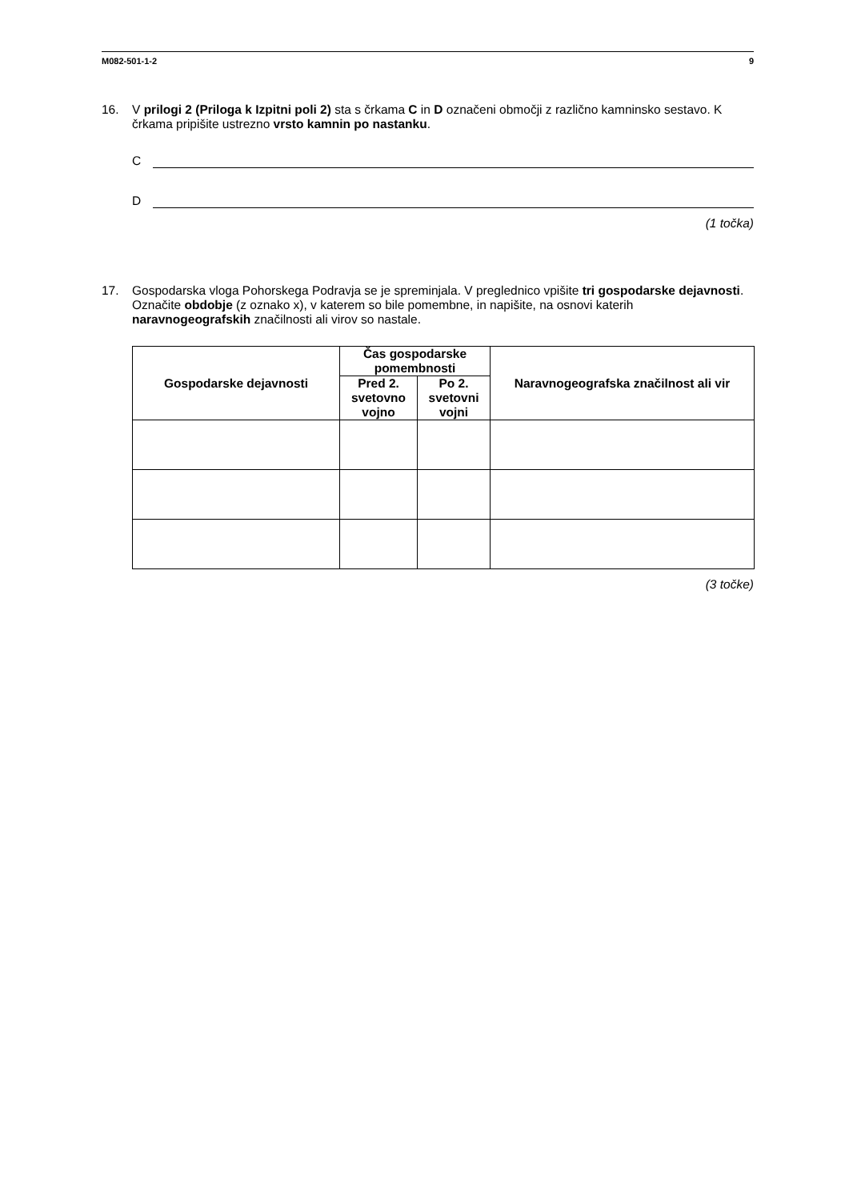M082-501-1-2 9
16. V prilogi 2 (Priloga k Izpitni poli 2) sta s črkama C in D označeni območji z različno kamninsko sestavo. K črkama pripišite ustrezno vrsto kamnin po nastanku.
C
D
(1 točka)
17. Gospodarska vloga Pohorskega Podravja se je spreminjala. V preglednico vpišite tri gospodarske dejavnosti. Označite obdobje (z oznako x), v katerem so bile pomembne, in napišite, na osnovi katerih naravnogeografskih značilnosti ali virov so nastale.
| Gospodarske dejavnosti | Čas gospodarske pomembnosti | | Naravnogeografska značilnost ali vir |
| --- | --- | --- | --- |
| | Pred 2. svetovno vojno | Po 2. svetovni vojni | |
(3 točke)